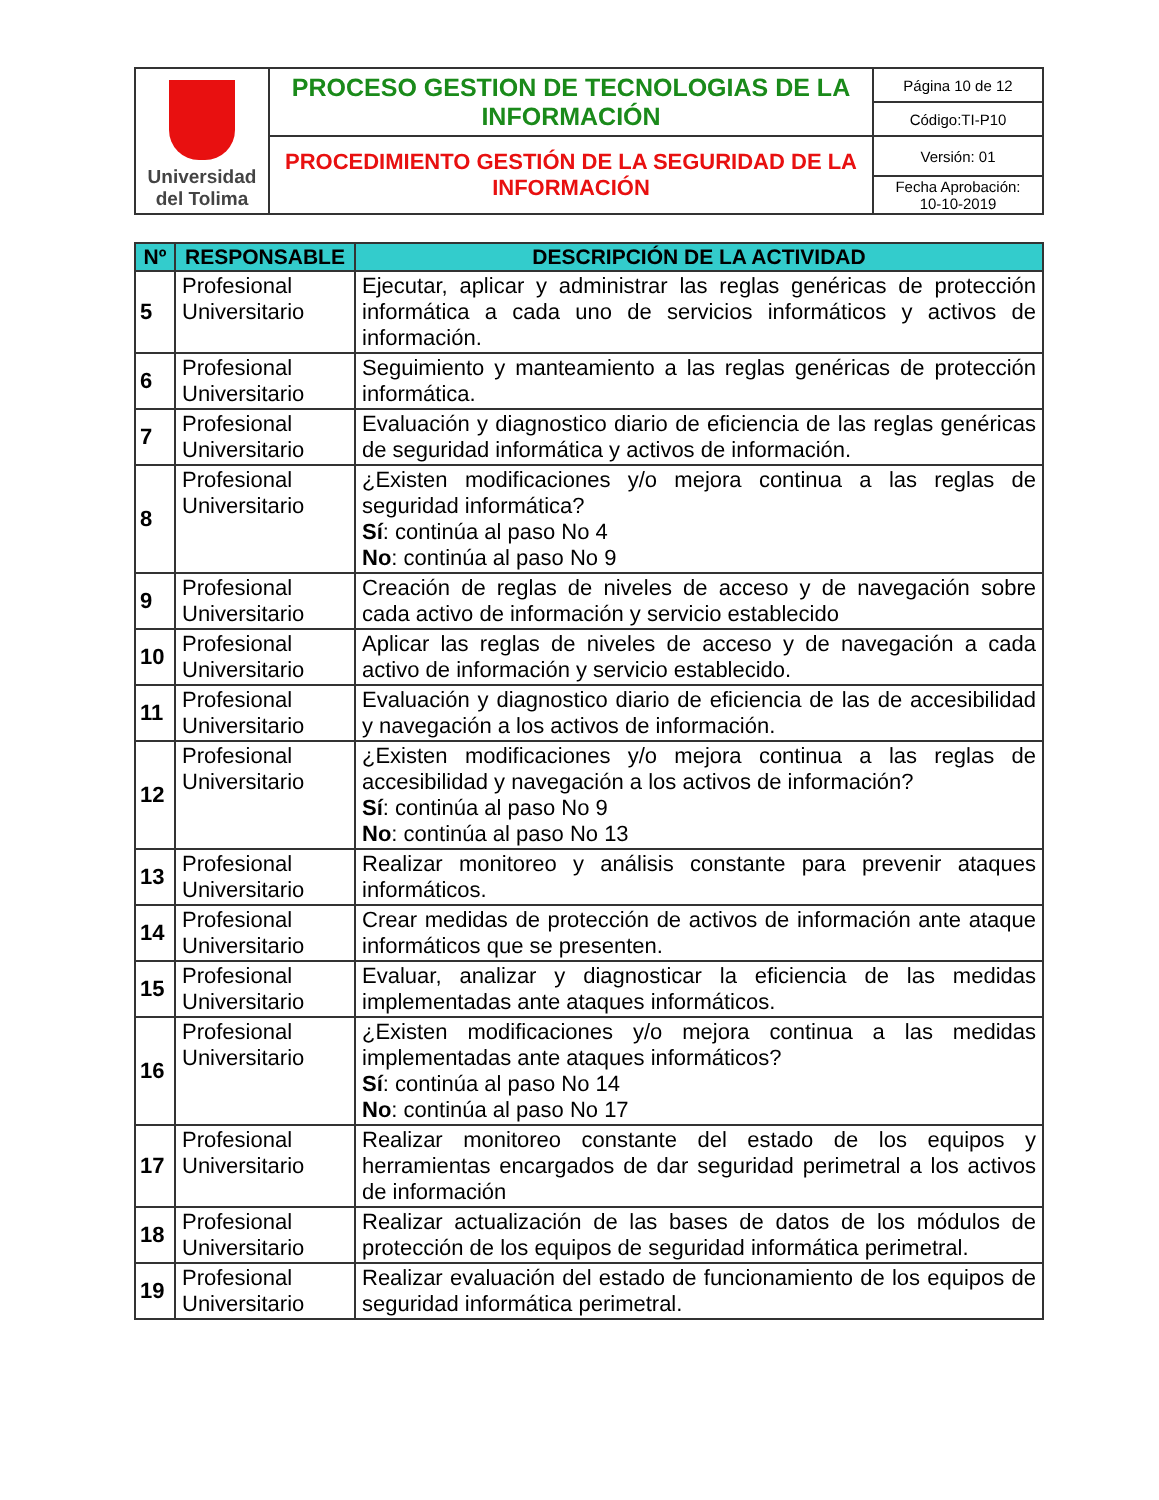| Universidad del Tolima | PROCESO GESTION DE TECNOLOGIAS DE LA INFORMACIÓN | Página 10 de 12 |
| | | Código:TI-P10 |
| | PROCEDIMIENTO GESTIÓN DE LA SEGURIDAD DE LA INFORMACIÓN | Versión: 01 |
| | | Fecha Aprobación: 10-10-2019 |
| Nº | RESPONSABLE | DESCRIPCIÓN DE LA ACTIVIDAD |
| --- | --- | --- |
| 5 | Profesional Universitario | Ejecutar, aplicar y administrar las reglas genéricas de protección informática a cada uno de servicios informáticos y activos de información. |
| 6 | Profesional Universitario | Seguimiento y manteamiento a las reglas genéricas de protección informática. |
| 7 | Profesional Universitario | Evaluación y diagnostico diario de eficiencia de las reglas genéricas de seguridad informática y activos de información. |
| 8 | Profesional Universitario | ¿Existen modificaciones y/o mejora continua a las reglas de seguridad informática? Sí : continúa al paso No 4 No : continúa al paso No 9 |
| 9 | Profesional Universitario | Creación de reglas de niveles de acceso y de navegación sobre cada activo de información y servicio establecido |
| 10 | Profesional Universitario | Aplicar las reglas de niveles de acceso y de navegación a cada activo de información y servicio establecido. |
| 11 | Profesional Universitario | Evaluación y diagnostico diario de eficiencia de las de accesibilidad y navegación a los activos de información. |
| 12 | Profesional Universitario | ¿Existen modificaciones y/o mejora continua a las reglas de accesibilidad y navegación a los activos de información? Sí : continúa al paso No 9 No : continúa al paso No 13 |
| 13 | Profesional Universitario | Realizar monitoreo y análisis constante para prevenir ataques informáticos. |
| 14 | Profesional Universitario | Crear medidas de protección de activos de información ante ataque informáticos que se presenten. |
| 15 | Profesional Universitario | Evaluar, analizar y diagnosticar la eficiencia de las medidas implementadas ante ataques informáticos. |
| 16 | Profesional Universitario | ¿Existen modificaciones y/o mejora continua a las medidas implementadas ante ataques informáticos? Sí : continúa al paso No 14 No : continúa al paso No 17 |
| 17 | Profesional Universitario | Realizar monitoreo constante del estado de los equipos y herramientas encargados de dar seguridad perimetral a los activos de información |
| 18 | Profesional Universitario | Realizar actualización de las bases de datos de los módulos de protección de los equipos de seguridad informática perimetral. |
| 19 | Profesional Universitario | Realizar evaluación del estado de funcionamiento de los equipos de seguridad informática perimetral. |